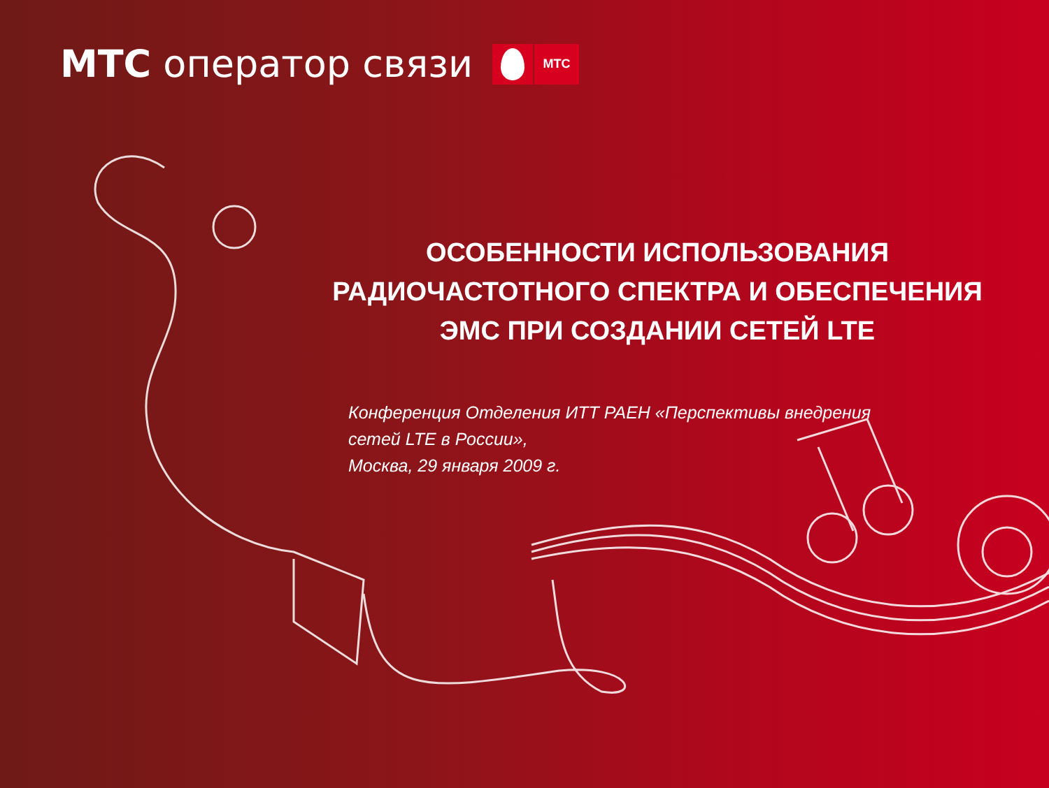МТС оператор связи
МТС
ОСОБЕННОСТИ ИСПОЛЬЗОВАНИЯ
РАДИОЧАСТОТНОГО СПЕКТРА И ОБЕСПЕЧЕНИЯ
ЭМС ПРИ СОЗДАНИИ СЕТЕЙ LTE
Конференция Отделения ИТТ РАЕН «Перспективы внедрения
сетей LTE в России»,
Москва, 29 января 2009 г.